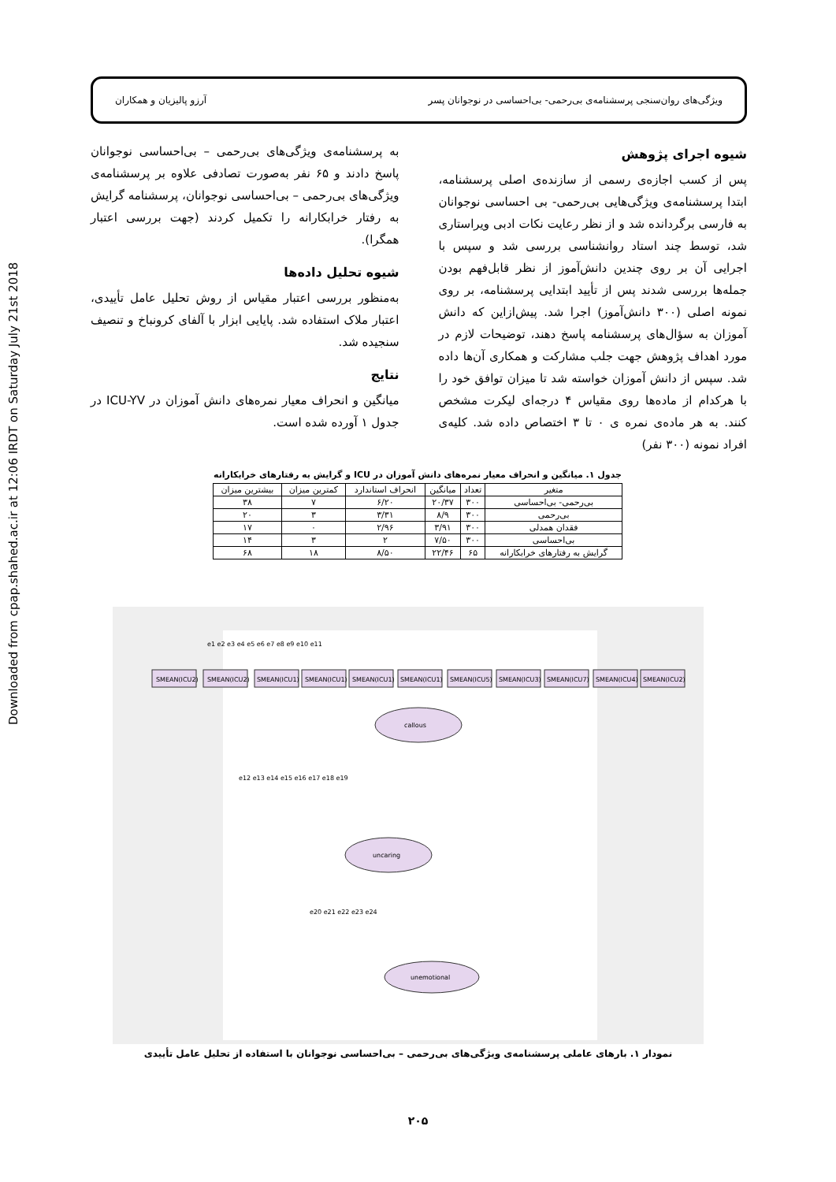Downloaded from cpap.shahed.ac.ir at 12:06 IRDT on Saturday July 21st 2018
ویژگی‌های روان‌سنجی پرسشنامه‌ی بی‌رحمی- بی‌احساسی در نوجوانان پسر آرزو پالیزیان و همکاران
شیوه اجرای پژوهش
پس از کسب اجازه‌ی رسمی از سازنده‌ی اصلی پرسشنامه، ابتدا پرسشنامه‌ی ویژگی‌هایی بی‌رحمی- بی احساسی نوجوانان به فارسی برگردانده شد و از نظر رعایت نکات ادبی ویراستاری شد، توسط چند استاد روانشناسی بررسی شد و سپس با اجرایی آن بر روی چندین دانش‌آموز از نظر قابل‌فهم بودن جمله‌ها بررسی شدند پس از تأیید ابتدایی پرسشنامه، بر روی نمونه اصلی (۳۰۰ دانش‌آموز) اجرا شد. پیش‌ازاین که دانش آموزان به سؤال‌های پرسشنامه پاسخ دهند، توضیحات لازم در مورد اهداف پژوهش جهت جلب مشارکت و همکاری آن‌ها داده شد. سپس از دانش آموزان خواسته شد تا میزان توافق خود را با هرکدام از ماده‌ها روی مقیاس ۴ درجه‌ای لیکرت مشخص کنند. به هر ماده‌ی نمره ی ۰ تا ۳ اختصاص داده شد. کلیه‌ی افراد نمونه (۳۰۰ نفر)
به پرسشنامه‌ی ویژگی‌های بی‌رحمی – بی‌احساسی نوجوانان پاسخ دادند و ۶۵ نفر به‌صورت تصادفی علاوه بر پرسشنامه‌ی ویژگی‌های بی‌رحمی – بی‌احساسی نوجوانان، پرسشنامه گرایش به رفتار خرابکارانه را تکمیل کردند (جهت بررسی اعتبار همگرا).
شیوه تحلیل داده‌ها
به‌منظور بررسی اعتبار مقیاس از روش تحلیل عامل تأییدی، اعتبار ملاک استفاده شد. پایایی ابزار با آلفای کرونباخ و تنصیف سنجیده شد.
نتایج
میانگین و انحراف معیار نمره‌های دانش آموزان در ICU-YV در جدول ۱ آورده شده است.
جدول ۱. میانگین و انحراف معیار نمره‌های دانش آموزان در ICU و گرایش به رفتارهای خرابکارانه
| متغیر | تعداد | میانگین | انحراف استاندارد | کمترین میزان | بیشترین میزان |
| --- | --- | --- | --- | --- | --- |
| بی‌رحمی- بی‌احساسی | ۳۰۰ | ۲۰/۳۷ | ۶/۲۰ | ۷ | ۳۸ |
| بی‌رحمی | ۳۰۰ | ۸/۹ | ۳/۳۱ | ۳ | ۲۰ |
| فقدان همدلی | ۳۰۰ | ۳/۹۱ | ۲/۹۶ | ۰ | ۱۷ |
| بی‌احساسی | ۳۰۰ | ۷/۵۰ | ۲ | ۳ | ۱۴ |
| گرایش به رفتارهای خرابکارانه | ۶۵ | ۲۲/۴۶ | ۸/۵۰ | ۱۸ | ۶۸ |
SMEAN(ICU2)
SMEAN(ICU2)
SMEAN(ICU1)
SMEAN(ICU1)
SMEAN(ICU1)
SMEAN(ICU1)
SMEAN(ICU5)
SMEAN(ICU3)
SMEAN(ICU7)
SMEAN(ICU4)
SMEAN(ICU2)
callous
uncaring
unemotional
e1 e2 e3 e4 e5 e6 e7 e8 e9 e10 e11
e12 e13 e14 e15 e16 e17 e18 e19
e20 e21 e22 e23 e24
نمودار ۱. بارهای عاملی پرسشنامه‌ی ویژگی‌های بی‌رحمی – بی‌احساسی نوجوانان با استفاده از تحلیل عامل تأییدی
۲۰۵